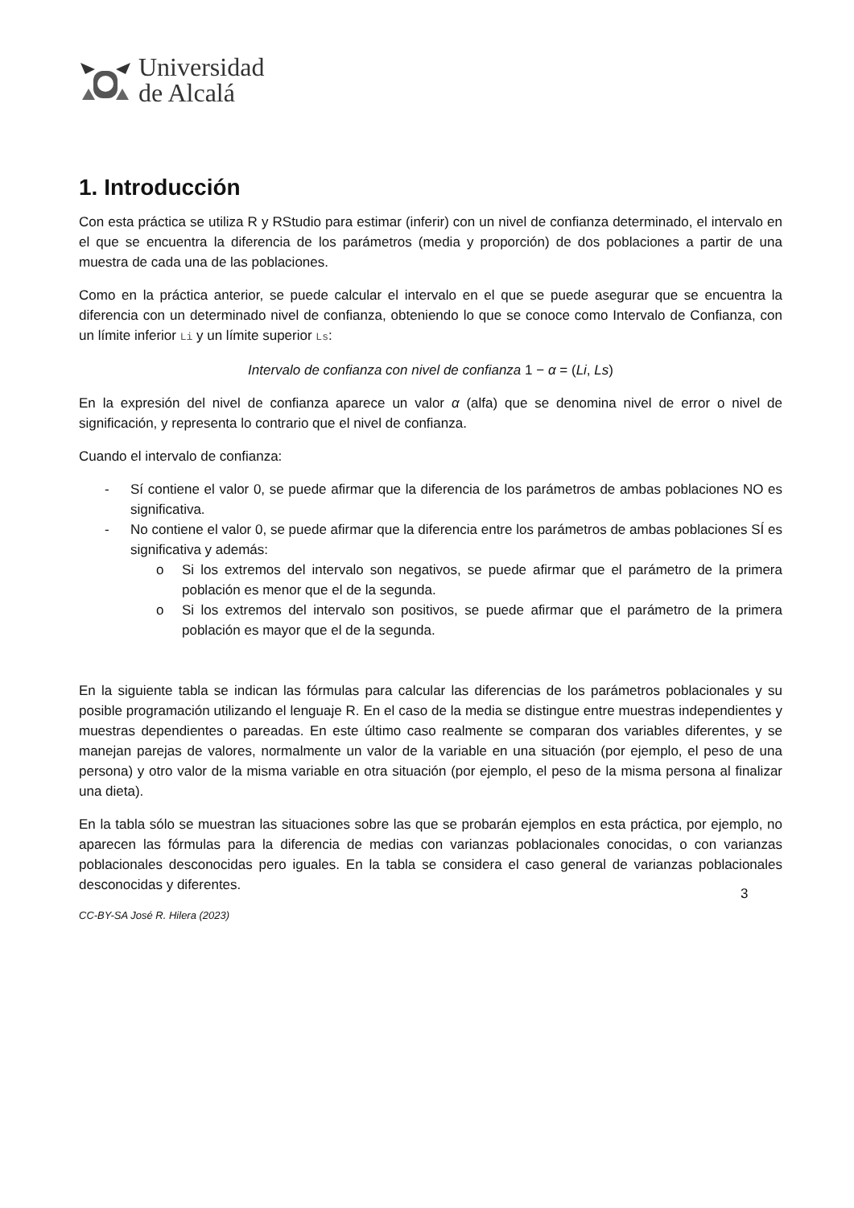Universidad
de Alcalá
1. Introducción
Con esta práctica se utiliza R y RStudio para estimar (inferir) con un nivel de confianza determinado, el intervalo en el que se encuentra la diferencia de los parámetros (media y proporción) de dos poblaciones a partir de una muestra de cada una de las poblaciones.
Como en la práctica anterior, se puede calcular el intervalo en el que se puede asegurar que se encuentra la diferencia con un determinado nivel de confianza, obteniendo lo que se conoce como Intervalo de Confianza, con un límite inferior Li y un límite superior Ls:
Intervalo de confianza con nivel de confianza 1 − α = (Li, Ls)
En la expresión del nivel de confianza aparece un valor α (alfa) que se denomina nivel de error o nivel de significación, y representa lo contrario que el nivel de confianza.
Cuando el intervalo de confianza:
- Sí contiene el valor 0, se puede afirmar que la diferencia de los parámetros de ambas poblaciones NO es significativa.
- No contiene el valor 0, se puede afirmar que la diferencia entre los parámetros de ambas poblaciones SÍ es significativa y además:
o Si los extremos del intervalo son negativos, se puede afirmar que el parámetro de la primera población es menor que el de la segunda.
o Si los extremos del intervalo son positivos, se puede afirmar que el parámetro de la primera población es mayor que el de la segunda.
En la siguiente tabla se indican las fórmulas para calcular las diferencias de los parámetros poblacionales y su posible programación utilizando el lenguaje R. En el caso de la media se distingue entre muestras independientes y muestras dependientes o pareadas. En este último caso realmente se comparan dos variables diferentes, y se manejan parejas de valores, normalmente un valor de la variable en una situación (por ejemplo, el peso de una persona) y otro valor de la misma variable en otra situación (por ejemplo, el peso de la misma persona al finalizar una dieta).
En la tabla sólo se muestran las situaciones sobre las que se probarán ejemplos en esta práctica, por ejemplo, no aparecen las fórmulas para la diferencia de medias con varianzas poblacionales conocidas, o con varianzas poblacionales desconocidas pero iguales. En la tabla se considera el caso general de varianzas poblacionales desconocidas y diferentes.
3
CC-BY-SA José R. Hilera (2023)